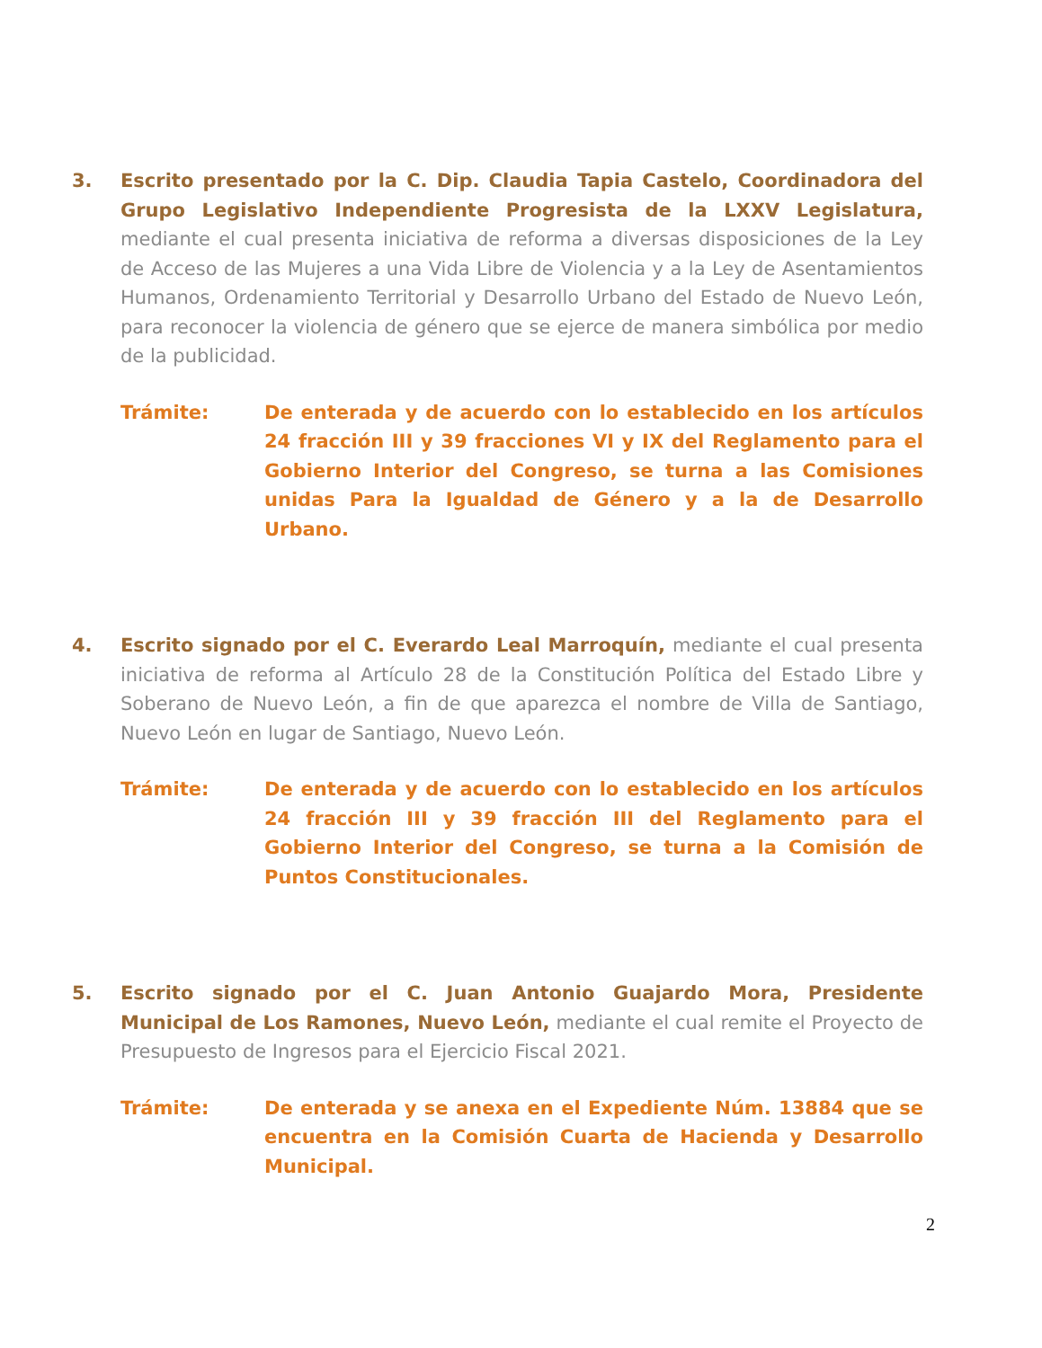3. Escrito presentado por la C. Dip. Claudia Tapia Castelo, Coordinadora del Grupo Legislativo Independiente Progresista de la LXXV Legislatura, mediante el cual presenta iniciativa de reforma a diversas disposiciones de la Ley de Acceso de las Mujeres a una Vida Libre de Violencia y a la Ley de Asentamientos Humanos, Ordenamiento Territorial y Desarrollo Urbano del Estado de Nuevo León, para reconocer la violencia de género que se ejerce de manera simbólica por medio de la publicidad.
Trámite: De enterada y de acuerdo con lo establecido en los artículos 24 fracción III y 39 fracciones VI y IX del Reglamento para el Gobierno Interior del Congreso, se turna a las Comisiones unidas Para la Igualdad de Género y a la de Desarrollo Urbano.
4. Escrito signado por el C. Everardo Leal Marroquín, mediante el cual presenta iniciativa de reforma al Artículo 28 de la Constitución Política del Estado Libre y Soberano de Nuevo León, a fin de que aparezca el nombre de Villa de Santiago, Nuevo León en lugar de Santiago, Nuevo León.
Trámite: De enterada y de acuerdo con lo establecido en los artículos 24 fracción III y 39 fracción III del Reglamento para el Gobierno Interior del Congreso, se turna a la Comisión de Puntos Constitucionales.
5. Escrito signado por el C. Juan Antonio Guajardo Mora, Presidente Municipal de Los Ramones, Nuevo León, mediante el cual remite el Proyecto de Presupuesto de Ingresos para el Ejercicio Fiscal 2021.
Trámite: De enterada y se anexa en el Expediente Núm. 13884 que se encuentra en la Comisión Cuarta de Hacienda y Desarrollo Municipal.
2